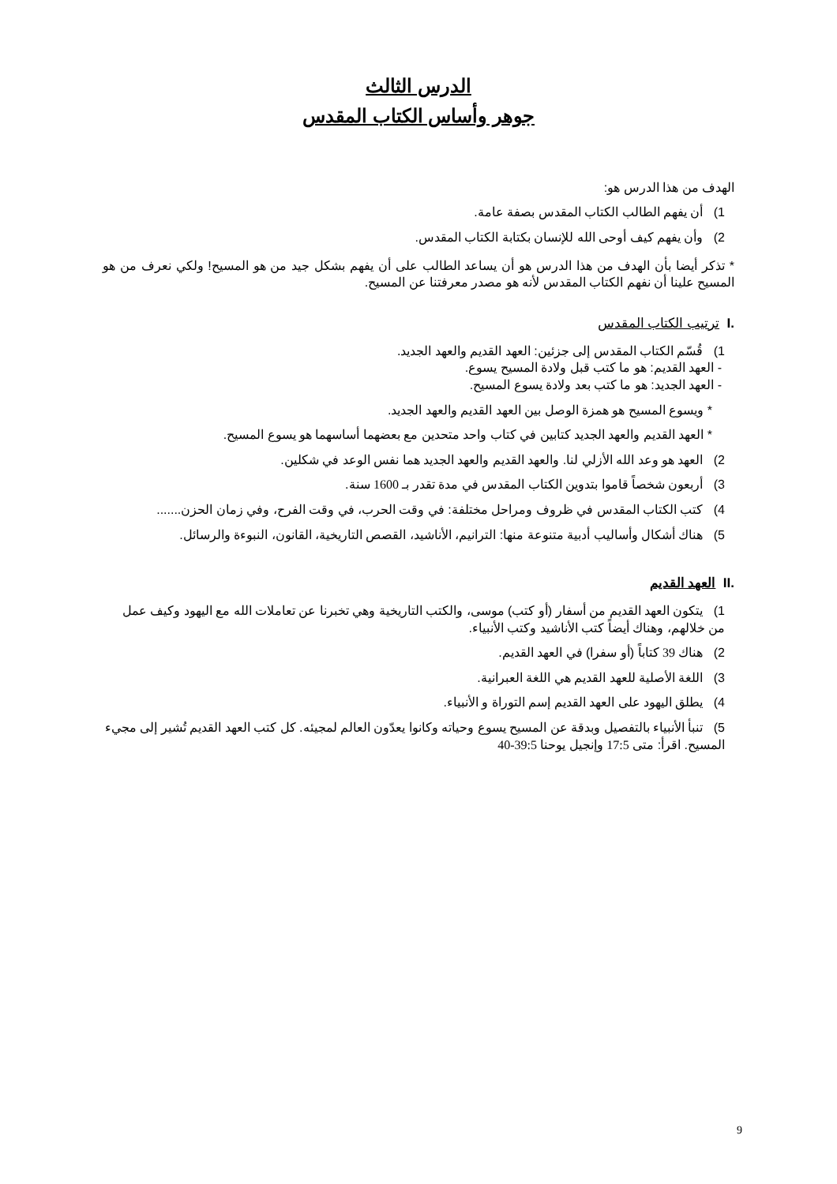الدرس الثالث
جوهر وأساس الكتاب المقدس
الهدف من هذا الدرس هو:
1) أن يفهم الطالب الكتاب المقدس بصفة عامة.
2) وأن يفهم كيف أوحى الله للإنسان بكتابة الكتاب المقدس.
* تذكر أيضا بأن الهدف من هذا الدرس هو أن يساعد الطالب على أن يفهم بشكل جيد من هو المسيح! ولكي نعرف من هو المسيح علينا أن نفهم الكتاب المقدس لأنه هو مصدر معرفتنا عن المسيح.
.I ترتيب الكتاب المقدس
1) قُسّم الكتاب المقدس إلى جزئين: العهد القديم والعهد الجديد.
- العهد القديم: هو ما كتب قبل ولادة المسيح يسوع.
- العهد الجديد: هو ما كتب بعد ولادة يسوع المسيح.
* ويسوع المسيح هو همزة الوصل بين العهد القديم والعهد الجديد.
* العهد القديم والعهد الجديد كتابين في كتاب واحد متحدين مع بعضهما أساسهما هو يسوع المسيح.
2) العهد هو وعد الله الأزلي لنا. والعهد القديم والعهد الجديد هما نفس الوعد في شكلين.
3) أربعون شخصاً قاموا بتدوين الكتاب المقدس في مدة تقدر بـ 1600 سنة.
4) كتب الكتاب المقدس في ظروف ومراحل مختلفة: في وقت الحرب، في وقت الفرح، وفي زمان الحزن.......
5) هناك أشكال وأساليب أدبية متنوعة منها: الترانيم، الأناشيد، القصص التاريخية، القانون، النبوءة والرسائل.
.II العهد القديم
1) يتكون العهد القديم من أسفار (أو كتب) موسى، والكتب التاريخية وهي تخبرنا عن تعاملات الله مع اليهود وكيف عمل من خلالهم، وهناك أيضاً كتب الأناشيد وكتب الأنبياء.
2) هناك 39 كتاباً (أو سفرا) في العهد القديم.
3) اللغة الأصلية للعهد القديم هي اللغة العبرانية.
4) يطلق اليهود على العهد القديم إسم التوراة و الأنبياء.
5) تنبأ الأنبياء بالتفصيل وبدقة عن المسيح يسوع وحياته وكانوا يعدّون العالم لمجيئه. كل كتب العهد القديم تُشير إلى مجيء المسيح. اقرأ: متى 17:5 وإنجيل يوحنا 39:5-40
9